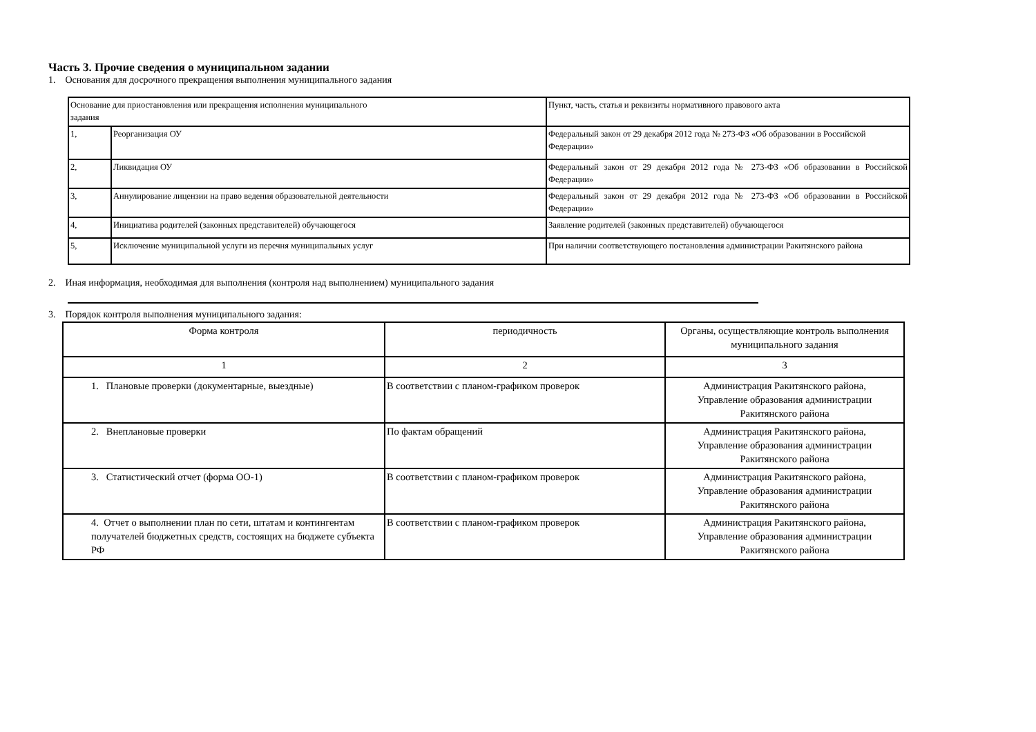Часть 3. Прочие сведения о муниципальном задании
1. Основания для досрочного прекращения выполнения муниципального задания
| Основание для приостановления или прекращения исполнения муниципального задания | | Пункт, часть, статья и реквизиты нормативного правового акта |
| --- | --- | --- |
| 1, | Реорганизация ОУ | Федеральный закон от 29 декабря 2012 года № 273-ФЗ «Об образовании в Российской Федерации» |
| 2, | Ликвидация ОУ | Федеральный закон от 29 декабря 2012 года № 273-ФЗ «Об образовании в Российской Федерации» |
| 3, | Аннулирование лицензии на право ведения образовательной деятельности | Федеральный закон от 29 декабря 2012 года № 273-ФЗ «Об образовании в Российской Федерации» |
| 4, | Инициатива родителей (законных представителей) обучающегося | Заявление родителей (законных представителей) обучающегося |
| 5, | Исключение муниципальной услуги из перечня муниципальных услуг | При наличии соответствующего постановления администрации Ракитянского района |
2. Иная информация, необходимая для выполнения (контроля над выполнением) муниципального задания
3. Порядок контроля выполнения муниципального задания:
| Форма контроля | периодичность | Органы, осуществляющие контроль выполнения муниципального задания |
| --- | --- | --- |
| 1 | 2 | 3 |
| 1. Плановые проверки (документарные, выездные) | В соответствии с планом-графиком проверок | Администрация Ракитянского района, Управление образования администрации Ракитянского района |
| 2. Внеплановые проверки | По фактам обращений | Администрация Ракитянского района, Управление образования администрации Ракитянского района |
| 3. Статистический отчет (форма ОО-1) | В соответствии с планом-графиком проверок | Администрация Ракитянского района, Управление образования администрации Ракитянского района |
| 4. Отчет о выполнении план по сети, штатам и контингентам получателей бюджетных средств, состоящих на бюджете субъекта РФ | В соответствии с планом-графиком проверок | Администрация Ракитянского района, Управление образования администрации Ракитянского района |